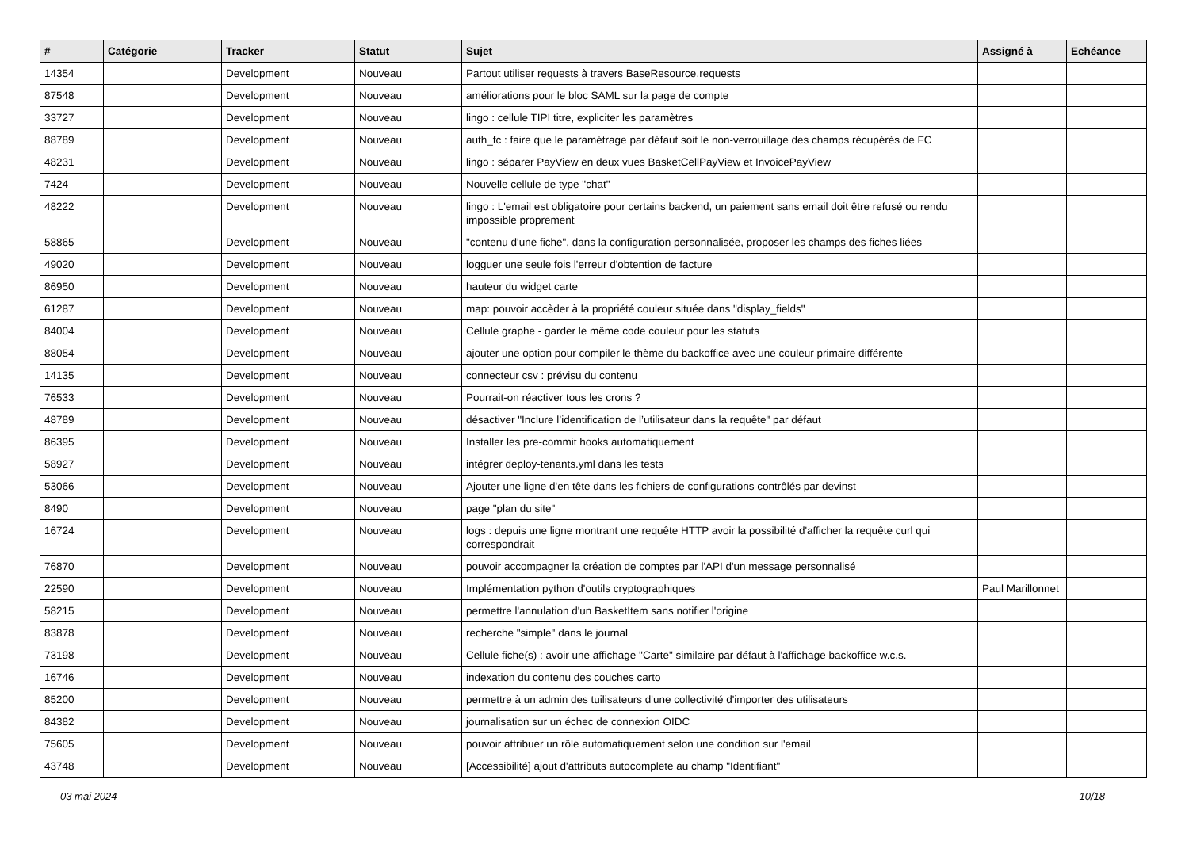| # | Catégorie | Tracker | Statut | Sujet | Assigné à | Echéance |
| --- | --- | --- | --- | --- | --- | --- |
| 14354 | | Development | Nouveau | Partout utiliser requests à travers BaseResource.requests | | |
| 87548 | | Development | Nouveau | améliorations pour le bloc SAML sur la page de compte | | |
| 33727 | | Development | Nouveau | lingo : cellule TIPI titre, expliciter les paramètres | | |
| 88789 | | Development | Nouveau | auth_fc : faire que le paramétrage par défaut soit le non-verrouillage des champs récupérés de FC | | |
| 48231 | | Development | Nouveau | lingo : séparer PayView en deux vues BasketCellPayView et InvoicePayView | | |
| 7424 | | Development | Nouveau | Nouvelle cellule de type "chat" | | |
| 48222 | | Development | Nouveau | lingo : L'email est obligatoire pour certains backend, un paiement sans email doit être refusé ou rendu impossible proprement | | |
| 58865 | | Development | Nouveau | "contenu d'une fiche", dans la configuration personnalisée, proposer les champs des fiches liées | | |
| 49020 | | Development | Nouveau | logguer une seule fois l'erreur d'obtention de facture | | |
| 86950 | | Development | Nouveau | hauteur du widget carte | | |
| 61287 | | Development | Nouveau | map: pouvoir accèder à la propriété couleur située dans "display_fields" | | |
| 84004 | | Development | Nouveau | Cellule graphe - garder le même code couleur pour les statuts | | |
| 88054 | | Development | Nouveau | ajouter une option pour compiler le thème du backoffice avec une couleur primaire différente | | |
| 14135 | | Development | Nouveau | connecteur csv : prévisu du contenu | | |
| 76533 | | Development | Nouveau | Pourrait-on réactiver tous les crons ? | | |
| 48789 | | Development | Nouveau | désactiver "Inclure l’identification de l’utilisateur dans la requête" par défaut | | |
| 86395 | | Development | Nouveau | Installer les pre-commit hooks automatiquement | | |
| 58927 | | Development | Nouveau | intégrer deploy-tenants.yml dans les tests | | |
| 53066 | | Development | Nouveau | Ajouter une ligne d'en tête dans les fichiers de configurations contrôlés par devinst | | |
| 8490 | | Development | Nouveau | page "plan du site" | | |
| 16724 | | Development | Nouveau | logs : depuis une ligne montrant une requête HTTP avoir la possibilité d'afficher la requête curl qui correspondrait | | |
| 76870 | | Development | Nouveau | pouvoir accompagner la création de comptes par l'API d'un message personnalisé | | |
| 22590 | | Development | Nouveau | Implémentation python d'outils cryptographiques | Paul Marillonnet | |
| 58215 | | Development | Nouveau | permettre l'annulation d'un BasketItem sans notifier l'origine | | |
| 83878 | | Development | Nouveau | recherche "simple" dans le journal | | |
| 73198 | | Development | Nouveau | Cellule fiche(s) : avoir une affichage "Carte" similaire par défaut à l'affichage backoffice w.c.s. | | |
| 16746 | | Development | Nouveau | indexation du contenu des couches carto | | |
| 85200 | | Development | Nouveau | permettre à un admin des tuilisateurs d'une collectivité d'importer des utilisateurs | | |
| 84382 | | Development | Nouveau | journalisation sur un échec de connexion OIDC | | |
| 75605 | | Development | Nouveau | pouvoir attribuer un rôle automatiquement selon une condition sur l'email | | |
| 43748 | | Development | Nouveau | [Accessibilité] ajout d'attributs autocomplete au champ "Identifiant" | | |
03 mai 2024 10/18